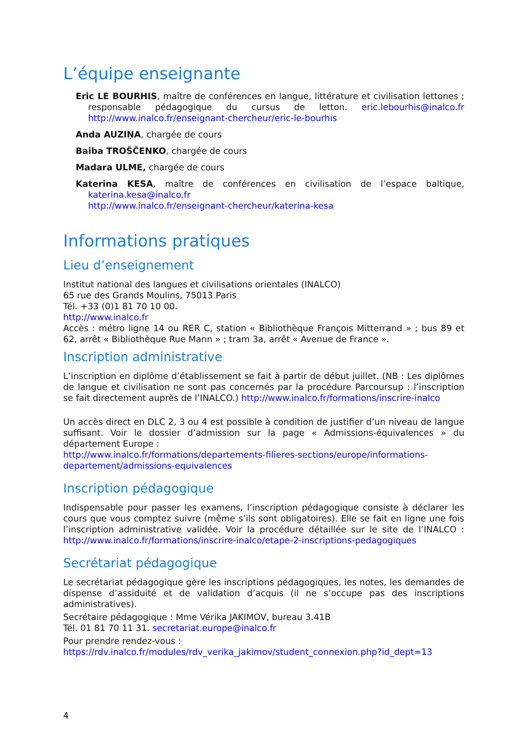L’équipe enseignante
Eric LE BOURHIS, maître de conférences en langue, littérature et civilisation lettones ; responsable pédagogique du cursus de letton. eric.lebourhis@inalco.fr http://www.inalco.fr/enseignant-chercheur/eric-le-bourhis
Anda AUZIŅA, chargée de cours
Baiba TROŠČENKO, chargée de cours
Madara ULME, chargée de cours
Katerina KESA, maître de conférences en civilisation de l’espace baltique, katerina.kesa@inalco.fr
http://www.inalco.fr/enseignant-chercheur/katerina-kesa
Informations pratiques
Lieu d’enseignement
Institut national des langues et civilisations orientales (INALCO)
65 rue des Grands Moulins, 75013 Paris
Tél. +33 (0)1 81 70 10 00.
http://www.inalco.fr
Accès : métro ligne 14 ou RER C, station « Bibliothèque François Mitterrand » ; bus 89 et 62, arrêt « Bibliothèque Rue Mann » ; tram 3a, arrêt « Avenue de France ».
Inscription administrative
L’inscription en diplôme d’établissement se fait à partir de début juillet. (NB : Les diplômes de langue et civilisation ne sont pas concernés par la procédure Parcoursup : l’inscription se fait directement auprès de l’INALCO.) http://www.inalco.fr/formations/inscrire-inalco
Un accès direct en DLC 2, 3 ou 4 est possible à condition de justifier d’un niveau de langue suffisant. Voir le dossier d’admission sur la page « Admissions-équivalences » du département Europe :
http://www.inalco.fr/formations/departements-filieres-sections/europe/informations-departement/admissions-equivalences
Inscription pédagogique
Indispensable pour passer les examens, l’inscription pédagogique consiste à déclarer les cours que vous comptez suivre (même s’ils sont obligatoires). Elle se fait en ligne une fois l’inscription administrative validée. Voir la procédure détaillée sur le site de l’INALCO : http://www.inalco.fr/formations/inscrire-inalco/etape-2-inscriptions-pedagogiques
Secrétariat pédagogique
Le secrétariat pédagogique gère les inscriptions pédagogiques, les notes, les demandes de dispense d’assiduité et de validation d’acquis (il ne s’occupe pas des inscriptions administratives).
Secrétaire pédagogique : Mme Vérika JAKIMOV, bureau 3.41B
Tél. 01 81 70 11 31. secretariat.europe@inalco.fr
Pour prendre rendez-vous :
https://rdv.inalco.fr/modules/rdv_verika_jakimov/student_connexion.php?id_dept=13
4